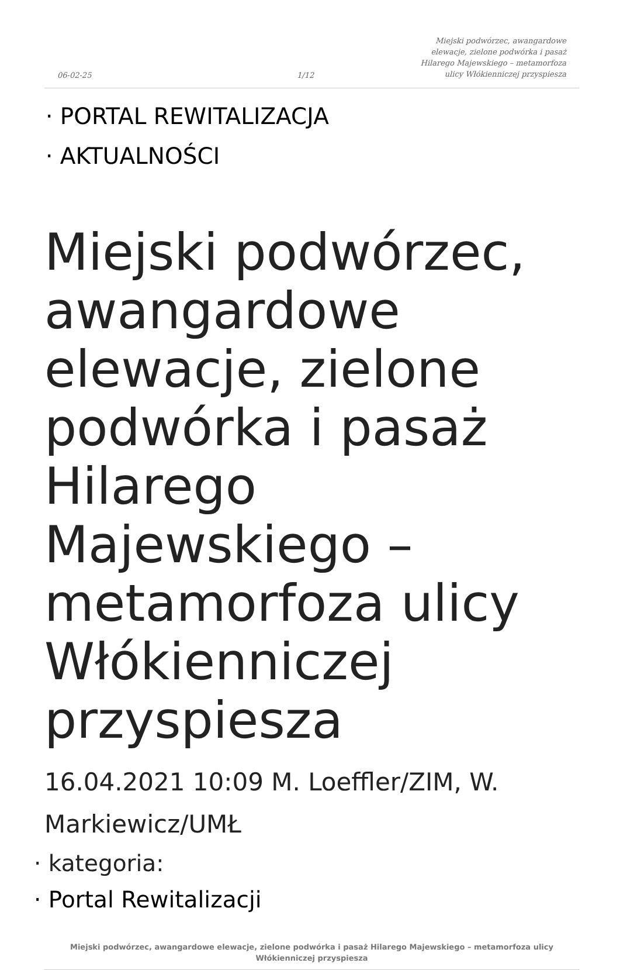06-02-25
1/12
Miejski podwórzec, awangardowe elewacje, zielone podwórka i pasaż Hilarego Majewskiego – metamorfoza ulicy Włókienniczej przyspiesza
· PORTAL REWITALIZACJA
· AKTUALNOŚCI
Miejski podwórzec, awangardowe elewacje, zielone podwórka i pasaż Hilarego Majewskiego – metamorfoza ulicy Włókienniczej przyspiesza
16.04.2021 10:09 M. Loeffler/ZIM, W. Markiewicz/UMŁ
· kategoria:
· Portal Rewitalizacji
Miejski podwórzec, awangardowe elewacje, zielone podwórka i pasaż Hilarego Majewskiego – metamorfoza ulicy Włókienniczej przyspiesza